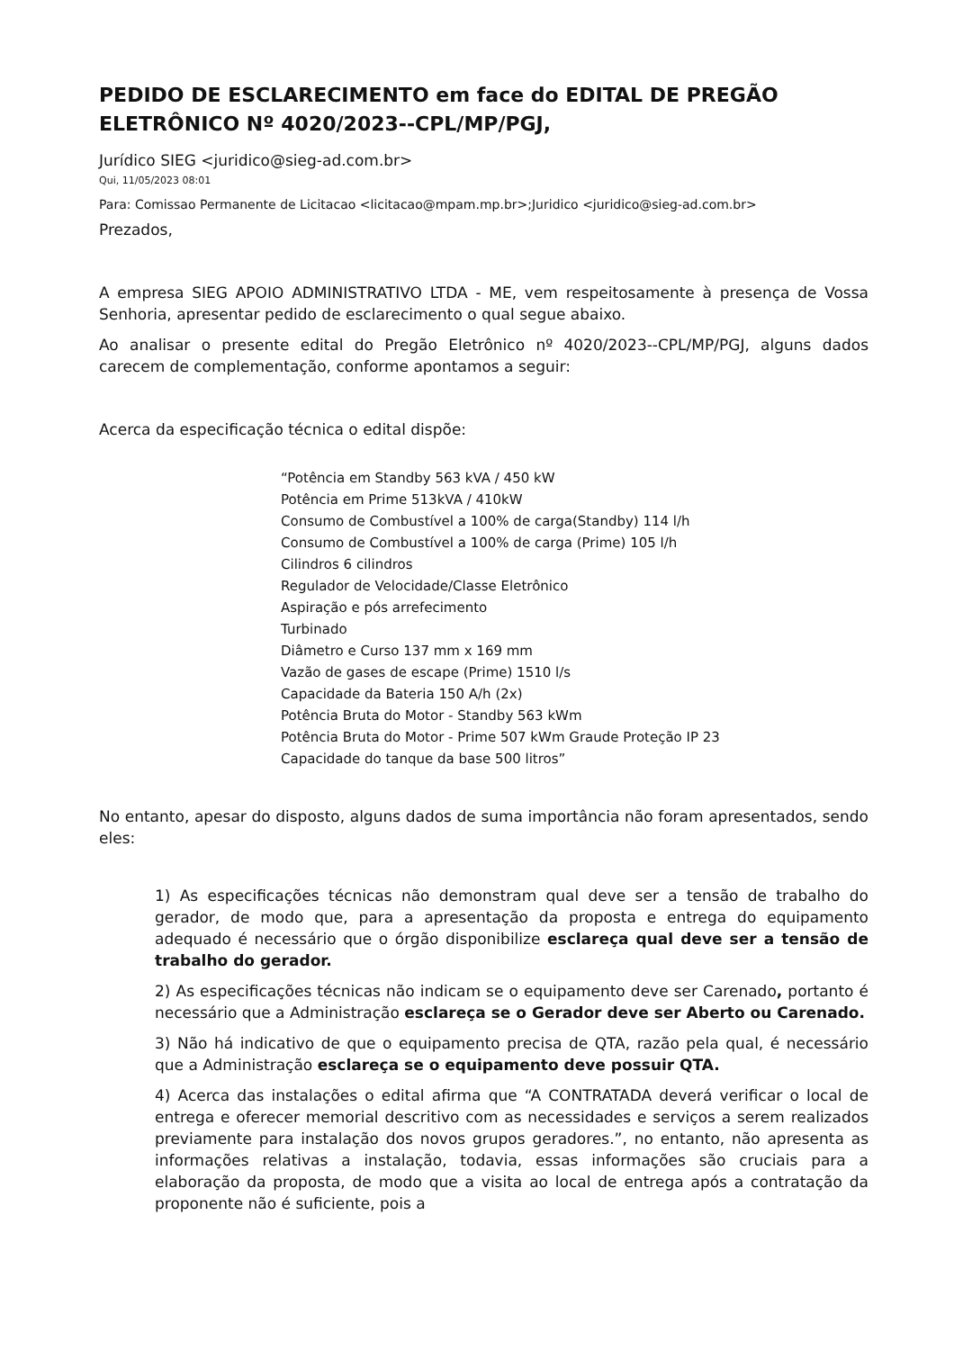PEDIDO DE ESCLARECIMENTO em face do EDITAL DE PREGÃO ELETRÔNICO Nº 4020/2023--CPL/MP/PGJ,
Jurídico SIEG <juridico@sieg-ad.com.br>
Qui, 11/05/2023 08:01
Para: Comissao Permanente de Licitacao <licitacao@mpam.mp.br>;Juridico <juridico@sieg-ad.com.br>
Prezados,
A empresa SIEG APOIO ADMINISTRATIVO LTDA - ME, vem respeitosamente à presença de Vossa Senhoria, apresentar pedido de esclarecimento o qual segue abaixo.
Ao analisar o presente edital do Pregão Eletrônico nº 4020/2023--CPL/MP/PGJ, alguns dados carecem de complementação, conforme apontamos a seguir:
Acerca da especificação técnica o edital dispõe:
“Potência em Standby 563 kVA / 450 kW
Potência em Prime 513kVA / 410kW
Consumo de Combustível a 100% de carga(Standby) 114 l/h
Consumo de Combustível a 100% de carga (Prime) 105 l/h
Cilindros 6 cilindros
Regulador de Velocidade/Classe Eletrônico
Aspiração e pós arrefecimento
Turbinado
Diâmetro e Curso 137 mm x 169 mm
Vazão de gases de escape (Prime) 1510 l/s
Capacidade da Bateria 150 A/h (2x)
Potência Bruta do Motor - Standby 563 kWm
Potência Bruta do Motor - Prime 507 kWm Graude Proteção IP 23
Capacidade do tanque da base 500 litros”
No entanto, apesar do disposto, alguns dados de suma importância não foram apresentados, sendo eles:
1) As especificações técnicas não demonstram qual deve ser a tensão de trabalho do gerador, de modo que, para a apresentação da proposta e entrega do equipamento adequado é necessário que o órgão disponibilize esclareça qual deve ser a tensão de trabalho do gerador.
2) As especificações técnicas não indicam se o equipamento deve ser Carenado, portanto é necessário que a Administração esclareça se o Gerador deve ser Aberto ou Carenado.
3) Não há indicativo de que o equipamento precisa de QTA, razão pela qual, é necessário que a Administração esclareça se o equipamento deve possuir QTA.
4) Acerca das instalações o edital afirma que “A CONTRATADA deverá verificar o local de entrega e oferecer memorial descritivo com as necessidades e serviços a serem realizados previamente para instalação dos novos grupos geradores.”, no entanto, não apresenta as informações relativas a instalação, todavia, essas informações são cruciais para a elaboração da proposta, de modo que a visita ao local de entrega após a contratação da proponente não é suficiente, pois a